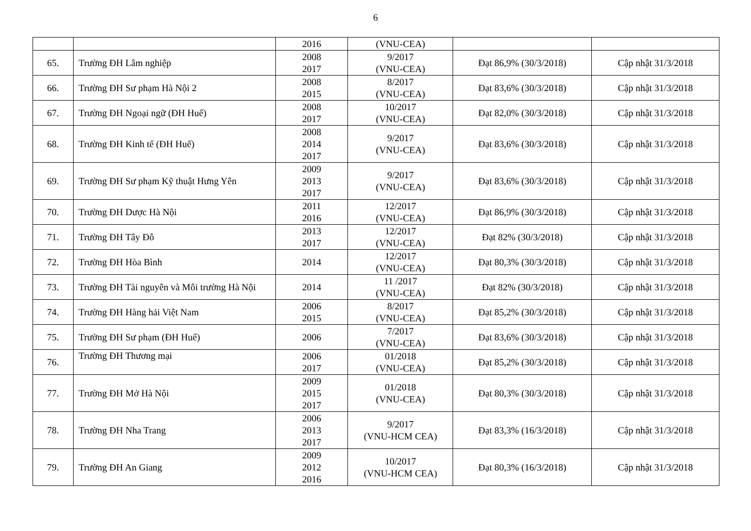6
| | | 2016 | (VNU-CEA) | | |
| 65. | Trường ĐH Lâm nghiệp | 2008 2017 | 9/2017 (VNU-CEA) | Đạt 86,9% (30/3/2018) | Cập nhật 31/3/2018 |
| 66. | Trường ĐH Sư phạm Hà Nội 2 | 2008 2015 | 8/2017 (VNU-CEA) | Đạt 83,6% (30/3/2018) | Cập nhật 31/3/2018 |
| 67. | Trường ĐH Ngoại ngữ (ĐH Huế) | 2008 2017 | 10/2017 (VNU-CEA) | Đạt 82,0% (30/3/2018) | Cập nhật 31/3/2018 |
| 68. | Trường ĐH Kinh tế (ĐH Huế) | 2008 2014 2017 | 9/2017 (VNU-CEA) | Đạt 83,6% (30/3/2018) | Cập nhật 31/3/2018 |
| 69. | Trường ĐH Sư phạm Kỹ thuật Hưng Yên | 2009 2013 2017 | 9/2017 (VNU-CEA) | Đạt 83,6% (30/3/2018) | Cập nhật 31/3/2018 |
| 70. | Trường ĐH Dược Hà Nội | 2011 2016 | 12/2017 (VNU-CEA) | Đạt 86,9% (30/3/2018) | Cập nhật 31/3/2018 |
| 71. | Trường ĐH Tây Đô | 2013 2017 | 12/2017 (VNU-CEA) | Đạt 82% (30/3/2018) | Cập nhật 31/3/2018 |
| 72. | Trường ĐH Hòa Bình | 2014 | 12/2017 (VNU-CEA) | Đạt 80,3% (30/3/2018) | Cập nhật 31/3/2018 |
| 73. | Trường ĐH Tài nguyên và Môi trường Hà Nội | 2014 | 11 /2017 (VNU-CEA) | Đạt 82% (30/3/2018) | Cập nhật 31/3/2018 |
| 74. | Trường ĐH Hàng hải Việt Nam | 2006 2015 | 8/2017 (VNU-CEA) | Đạt 85,2% (30/3/2018) | Cập nhật 31/3/2018 |
| 75. | Trường ĐH Sư phạm (ĐH Huế) | 2006 | 7/2017 (VNU-CEA) | Đạt 83,6% (30/3/2018) | Cập nhật 31/3/2018 |
| 76. | Trường ĐH Thương mại | 2006 2017 | 01/2018 (VNU-CEA) | Đạt 85,2% (30/3/2018) | Cập nhật 31/3/2018 |
| 77. | Trường ĐH Mở Hà Nội | 2009 2015 2017 | 01/2018 (VNU-CEA) | Đạt 80,3% (30/3/2018) | Cập nhật 31/3/2018 |
| 78. | Trường ĐH Nha Trang | 2006 2013 2017 | 9/2017 (VNU-HCM CEA) | Đạt 83,3% (16/3/2018) | Cập nhật 31/3/2018 |
| 79. | Trường ĐH An Giang | 2009 2012 2016 | 10/2017 (VNU-HCM CEA) | Đạt 80,3% (16/3/2018) | Cập nhật 31/3/2018 |